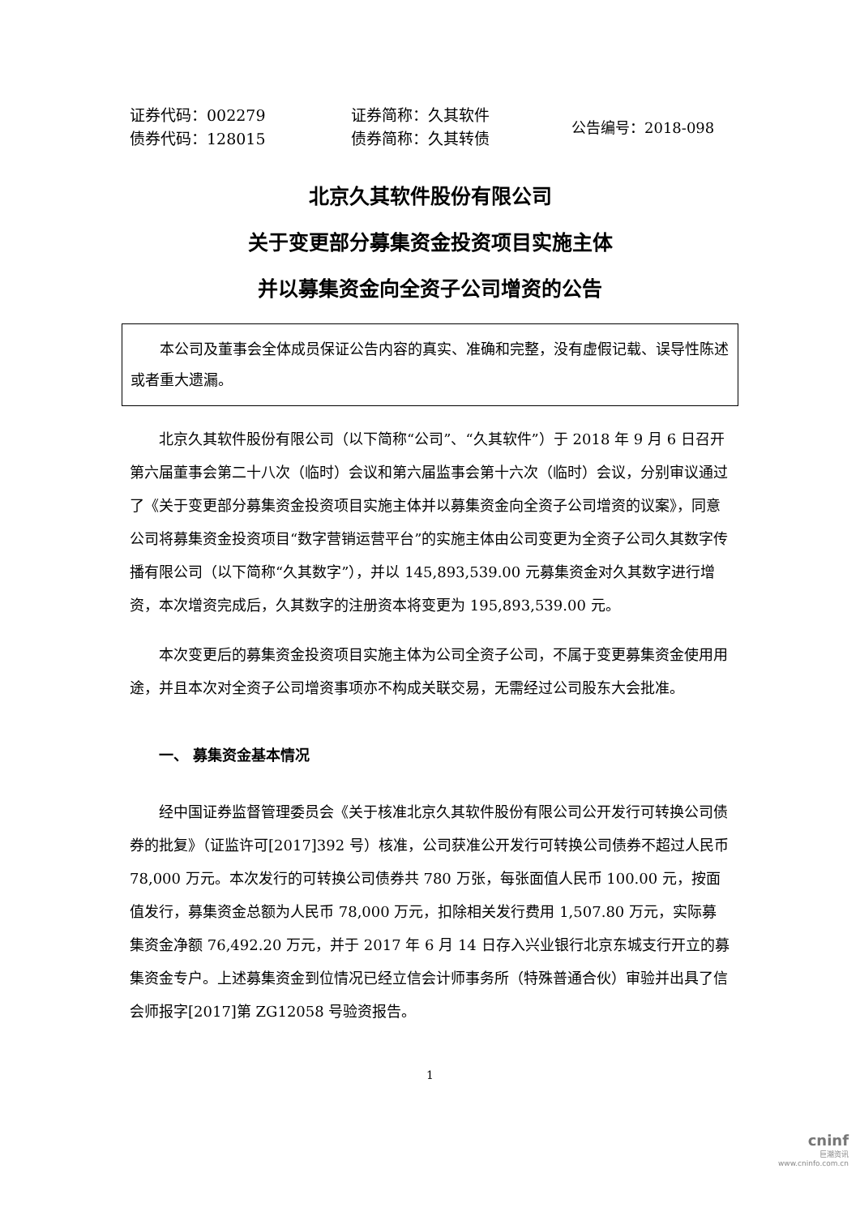证券代码：002279
债券代码：128015
证券简称：久其软件
债券简称：久其转债
公告编号：2018-098
北京久其软件股份有限公司
关于变更部分募集资金投资项目实施主体
并以募集资金向全资子公司增资的公告
本公司及董事会全体成员保证公告内容的真实、准确和完整，没有虚假记载、误导性陈述或者重大遗漏。
北京久其软件股份有限公司（以下简称“公司”、“久其软件”）于 2018 年 9 月 6 日召开第六届董事会第二十八次（临时）会议和第六届监事会第十六次（临时）会议，分别审议通过了《关于变更部分募集资金投资项目实施主体并以募集资金向全资子公司增资的议案》，同意公司将募集资金投资项目“数字营销运营平台”的实施主体由公司变更为全资子公司久其数字传播有限公司（以下简称“久其数字”），并以 145,893,539.00 元募集资金对久其数字进行增资，本次增资完成后，久其数字的注册资本将变更为 195,893,539.00 元。
本次变更后的募集资金投资项目实施主体为公司全资子公司，不属于变更募集资金使用用途，并且本次对全资子公司增资事项亦不构成关联交易，无需经过公司股东大会批准。
一、 募集资金基本情况
经中国证券监督管理委员会《关于核准北京久其软件股份有限公司公开发行可转换公司债券的批复》（证监许可[2017]392 号）核准，公司获准公开发行可转换公司债券不超过人民币 78,000 万元。本次发行的可转换公司债券共 780 万张，每张面值人民币 100.00 元，按面值发行，募集资金总额为人民币 78,000 万元，扣除相关发行费用 1,507.80 万元，实际募集资金净额 76,492.20 万元，并于 2017 年 6 月 14 日存入兴业银行北京东城支行开立的募集资金专户。上述募集资金到位情况已经立信会计师事务所（特殊普通合伙）审验并出具了信会师报字[2017]第 ZG12058 号验资报告。
1
cninf
巨潮资讯
www.cninfo.com.cn